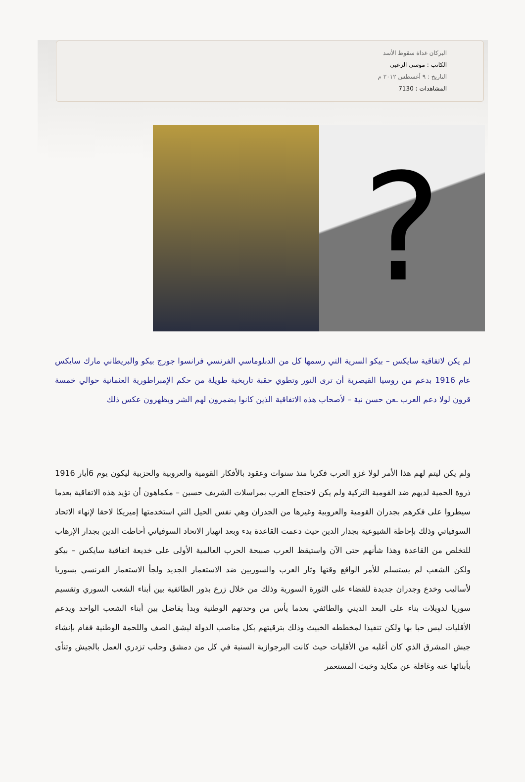البركان غداة سقوط الأسد
الكاتب : موسى الزعبي
التاريخ : ٩ أغسطس ٢٠١٢ م
المشاهدات : 7130
?
لم يكن لاتفاقية سايكس – بيكو السرية التي رسمها كل من الدبلوماسي الفرنسي فرانسوا جورج بيكو والبريطاني مارك سايكس عام 1916 بدعم من روسيا القيصرية أن ترى النور وتطوي حقبة تاريخية طويلة من حكم الإمبراطورية العثمانية حوالي خمسة قرون لولا دعم العرب ـعن حسن نية – لأصحاب هذه الاتفاقية الذين كانوا يضمرون لهم الشر ويظهرون عكس ذلك
ولم يكن ليتم لهم هذا الأمر لولا غزو العرب فكريا منذ سنوات وعقود بالأفكار القومية والعروبية والحزبية ليكون يوم 6أيار 1916 ذروة الحمية لديهم ضد القومية التركية ولم يكن لاحتجاج العرب بمراسلات الشريف حسين – مكماهون أن تؤيد هذه الاتفاقية بعدما سيطروا على فكرهم بجدران القومية والعروبية وغيرها من الجدران وهي نفس الحيل التي استخدمتها إميريكا لاحقا لإنهاء الاتحاد السوفياتي وذلك بإحاطة الشيوعية بجدار الدين حيث دعمت القاعدة بدء وبعد انهيار الاتحاد السوفياتي أحاطت الدين بجدار الإرهاب للتخلص من القاعدة وهذا شأنهم حتى الآن واستيقظ العرب صبيحة الحرب العالمية الأولى على خديعة اتفاقية سايكس – بيكو ولكن الشعب لم يستسلم للأمر الواقع وقتها وثار العرب والسوريين ضد الاستعمار الجديد ولجأ الاستعمار الفرنسي بسوريا لأساليب وخدع وجدران جديدة للقضاء على الثورة السورية وذلك من خلال زرع بذور الطائفية بين أبناء الشعب السوري وتقسيم سوريا لدويلات بناء على البعد الديني والطائفي بعدما يأس من وحدتهم الوطنية وبدأ يفاضل بين أبناء الشعب الواحد ويدعم الأقليات ليس حبا بها ولكن تنفيذا لمخططه الخبيث وذلك بترقيتهم بكل مناصب الدولة ليشق الصف واللحمة الوطنية فقام بإنشاء جيش المشرق الذي كان أغلبه من الأقليات حيث كانت البرجوازية السنية في كل من دمشق وحلب تزدري العمل بالجيش وتنأى بأبنائها عنه وغافلة عن مكايد وخبث المستعمر